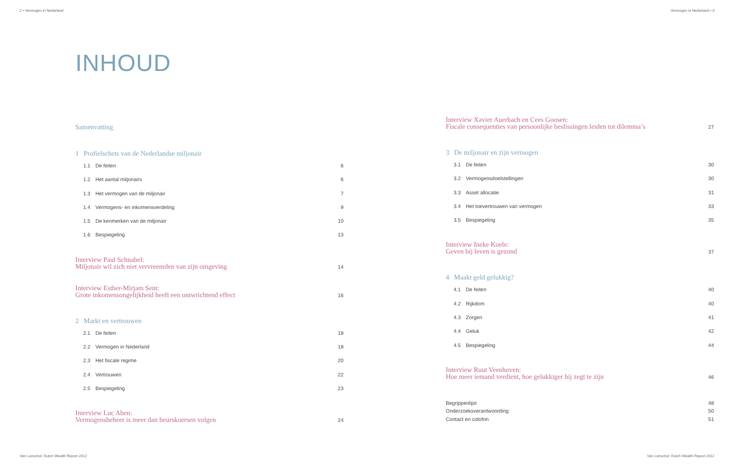2 • Vermogen in Nederland Vermogen in Nederland • 3
INHOUD
Samenvatting
1 Profielschets van de Nederlandse miljonair
1.1 De feiten 6
1.2 Het aantal miljonairs 6
1.3 Het vermogen van de miljonair 7
1.4 Vermogens- en inkomensverdeling 9
1.5 De kenmerken van de miljonair 10
1.6 Bespiegeling 13
Interview Paul Schnabel:
Miljonair wil zich niet vervreemden van zijn omgeving
14
Interview Esther-Mirjam Sent:
Grote inkomensongelijkheid heeft een ontwrichtend effect
16
2 Markt en vertrouwen
2.1 De feiten 18
2.2 Vermogen in Nederland 18
2.3 Het fiscale regime 20
2.4 Vertrouwen 22
2.5 Bespiegeling 23
Interview Luc Aben:
Vermogensbeheer is meer dan beurskoersen volgen
24
Interview Xavier Auerbach en Cees Goosen:
Fiscale consequenties van persoonlijke beslissingen leiden tot dilemma’s
27
3 De miljonair en zijn vermogen
3.1 De feiten 30
3.2 Vermogensdoelstellingen 30
3.3 Asset allocatie 31
3.4 Het toevertrouwen van vermogen 33
3.5 Bespiegeling 35
Interview Ineke Koele:
Geven bij leven is gezond
37
4 Maakt geld gelukkig?
4.1 De feiten 40
4.2 Rijkdom 40
4.3 Zorgen 41
4.4 Geluk 42
4.5 Bespiegeling 44
Interview Ruut Veenhoven:
Hoe meer iemand verdient, hoe gelukkiger hij zegt te zijn
46
Begrippenlijst 48
Onderzoeksverantwoording 50
Contact en colofon 51
Van Lanschot: Dutch Wealth Report 2012 Van Lanschot: Dutch Wealth Report 2012